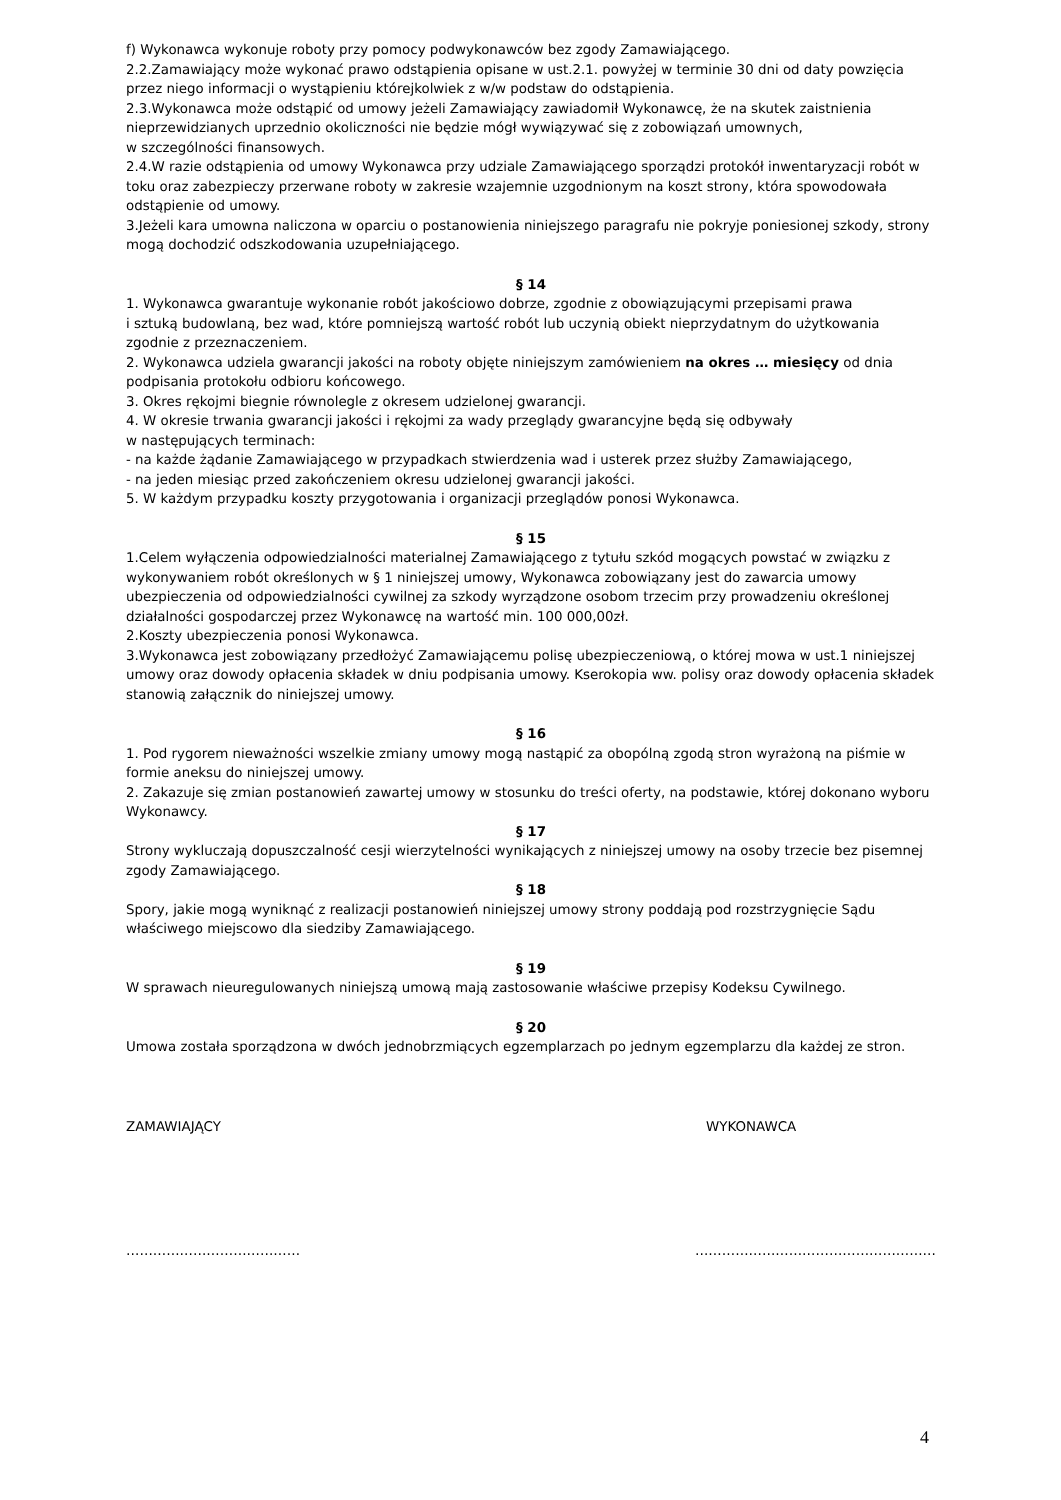f) Wykonawca wykonuje roboty przy pomocy podwykonawców bez zgody Zamawiającego.
2.2.Zamawiający może wykonać prawo odstąpienia opisane w ust.2.1. powyżej w terminie 30 dni od daty powzięcia przez niego informacji o wystąpieniu którejkolwiek z w/w podstaw do odstąpienia.
2.3.Wykonawca może odstąpić od umowy jeżeli Zamawiający zawiadomił Wykonawcę, że na skutek zaistnienia nieprzewidzianych uprzednio okoliczności nie będzie mógł wywiązywać się z zobowiązań umownych,
w szczególności finansowych.
2.4.W razie odstąpienia od umowy Wykonawca przy udziale Zamawiającego sporządzi protokół inwentaryzacji robót w toku oraz zabezpieczy przerwane roboty w zakresie wzajemnie uzgodnionym na koszt strony, która spowodowała odstąpienie od umowy.
3.Jeżeli kara umowna naliczona w oparciu o postanowienia niniejszego paragrafu nie pokryje poniesionej szkody, strony mogą dochodzić odszkodowania uzupełniającego.
§ 14
1. Wykonawca gwarantuje wykonanie robót jakościowo dobrze, zgodnie z obowiązującymi przepisami prawa
i sztuką budowlaną, bez wad, które pomniejszą wartość robót lub uczynią obiekt nieprzydatnym do użytkowania zgodnie z przeznaczeniem.
2. Wykonawca udziela gwarancji jakości na roboty objęte niniejszym zamówieniem na okres … miesięcy od dnia podpisania protokołu odbioru końcowego.
3. Okres rękojmi biegnie równolegle z okresem udzielonej gwarancji.
4. W okresie trwania gwarancji jakości i rękojmi za wady przeglądy gwarancyjne będą się odbywały
w następujących terminach:
- na każde żądanie Zamawiającego w przypadkach stwierdzenia wad i usterek przez służby Zamawiającego,
- na jeden miesiąc przed zakończeniem okresu udzielonej gwarancji jakości.
5. W każdym przypadku koszty przygotowania i organizacji przeglądów ponosi Wykonawca.
§ 15
1.Celem wyłączenia odpowiedzialności materialnej Zamawiającego z tytułu szkód mogących powstać w związku z wykonywaniem robót określonych w § 1 niniejszej umowy, Wykonawca zobowiązany jest do zawarcia umowy ubezpieczenia od odpowiedzialności cywilnej za szkody wyrządzone osobom trzecim przy prowadzeniu określonej działalności gospodarczej przez Wykonawcę na wartość min. 100 000,00zł.
2.Koszty ubezpieczenia ponosi Wykonawca.
3.Wykonawca jest zobowiązany przedłożyć Zamawiającemu polisę ubezpieczeniową, o której mowa w ust.1 niniejszej umowy oraz dowody opłacenia składek w dniu podpisania umowy. Kserokopia ww. polisy oraz dowody opłacenia składek stanowią załącznik do niniejszej umowy.
§ 16
1. Pod rygorem nieważności wszelkie zmiany umowy mogą nastąpić za obopólną zgodą stron wyrażoną na piśmie w formie aneksu do niniejszej umowy.
2. Zakazuje się zmian postanowień zawartej umowy w stosunku do treści oferty, na podstawie, której dokonano wyboru Wykonawcy.
§ 17
Strony wykluczają dopuszczalność cesji wierzytelności wynikających z niniejszej umowy na osoby trzecie bez pisemnej zgody Zamawiającego.
§ 18
Spory, jakie mogą wyniknąć z realizacji postanowień niniejszej umowy strony poddają pod rozstrzygnięcie Sądu właściwego miejscowo dla siedziby Zamawiającego.
§ 19
W sprawach nieuregulowanych niniejszą umową mają zastosowanie właściwe przepisy Kodeksu Cywilnego.
§ 20
Umowa została sporządzona w dwóch jednobrzmiących egzemplarzach po jednym egzemplarzu dla każdej ze stron.
ZAMAWIAJĄCY WYKONAWCA
………………………………… ………………………………………………
4